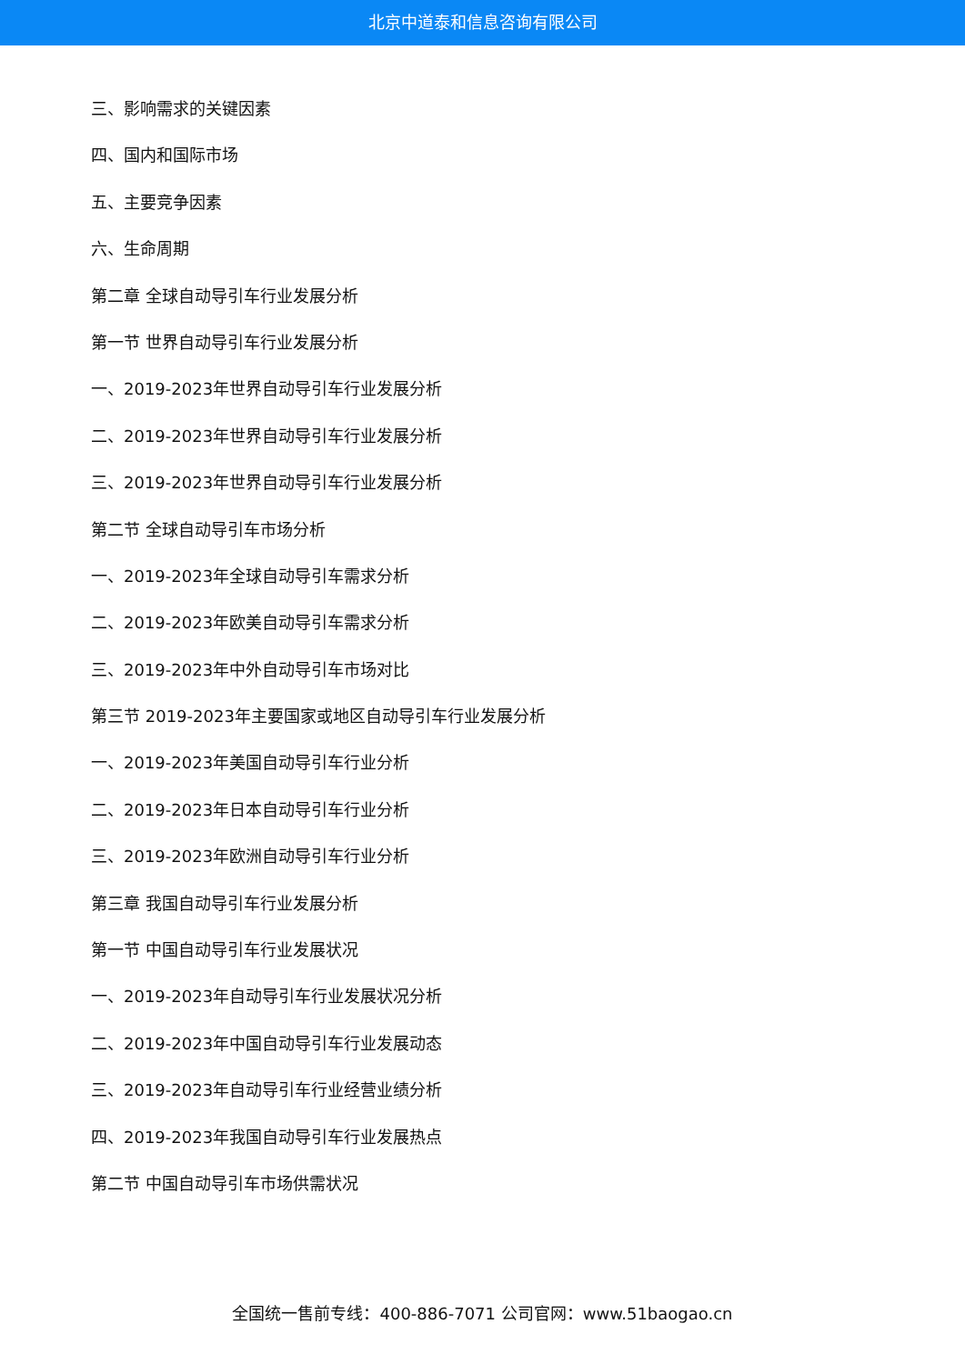北京中道泰和信息咨询有限公司
三、影响需求的关键因素
四、国内和国际市场
五、主要竞争因素
六、生命周期
第二章 全球自动导引车行业发展分析
第一节 世界自动导引车行业发展分析
一、2019-2023年世界自动导引车行业发展分析
二、2019-2023年世界自动导引车行业发展分析
三、2019-2023年世界自动导引车行业发展分析
第二节 全球自动导引车市场分析
一、2019-2023年全球自动导引车需求分析
二、2019-2023年欧美自动导引车需求分析
三、2019-2023年中外自动导引车市场对比
第三节 2019-2023年主要国家或地区自动导引车行业发展分析
一、2019-2023年美国自动导引车行业分析
二、2019-2023年日本自动导引车行业分析
三、2019-2023年欧洲自动导引车行业分析
第三章 我国自动导引车行业发展分析
第一节 中国自动导引车行业发展状况
一、2019-2023年自动导引车行业发展状况分析
二、2019-2023年中国自动导引车行业发展动态
三、2019-2023年自动导引车行业经营业绩分析
四、2019-2023年我国自动导引车行业发展热点
第二节 中国自动导引车市场供需状况
全国统一售前专线：400-886-7071 公司官网：www.51baogao.cn